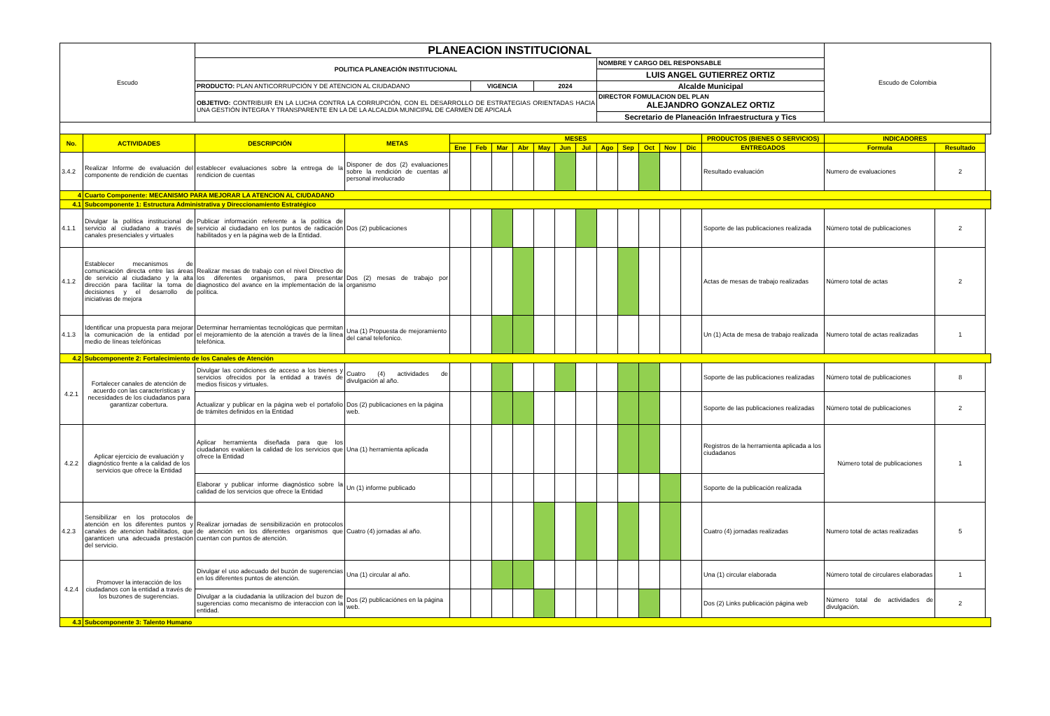| Escudo | | PLANEACION INSTITUCIONAL | | | | | | | | | | | | | | | Escudo de Colombia | |
| | | POLITICA PLANEACIÓN INSTITUCIONAL | | | | | | | | | NOMBRE Y CARGO DEL RESPONSABLE | | | | | | | |
| | | | | | | | | | | | LUIS ANGEL GUTIERREZ ORTIZ | | | | | | | |
| | | PRODUCTO: PLAN ANTICORRUPCIÓN Y DE ATENCION AL CIUDADANO | | | VIGENCIA | | | 2024 | | | Alcalde Municipal | | | | | | | |
| | | OBJETIVO: CONTRIBUIR EN LA LUCHA CONTRA LA CORRUPCIÓN, CON EL DESARROLLO DE ESTRATEGIAS ORIENTADAS HACIA UNA GESTIÓN ÍNTEGRA Y TRANSPARENTE EN LA DE LA ALCALDIA MUNICIPAL DE CARMEN DE APICALÁ | | | | | | | | | DIRECTOR FOMULACION DEL PLAN ALEJANDRO GONZALEZ ORTIZ | | | | | | | |
| | | | | | | | | | | | Secretario de Planeación Infraestructura y Tics | | | | | | | |
| No. | ACTIVIDADES | DESCRIPCIÓN | METAS | MESES | | | | | | | | | | | | PRODUCTOS (BIENES O SERVICIOS) | INDICADORES | |
| | | | | Ene | Feb | Mar | Abr | May | Jun | Jul | Ago | Sep | Oct | Nov | Dic | ENTREGADOS | Formula | Resultado |
| 3.4.2 | Realizar Informe de evaluación del componente de rendición de cuentas | establecer evaluaciones sobre la entrega de la rendicion de cuentas | Disponer de dos (2) evaluaciones sobre la rendición de cuentas al personal involucrado | | | | | | | | | | | | | Resultado evaluación | Numero de evaluaciones | 2 |
| 4 | Cuarto Componente: MECANISMO PARA MEJORAR LA ATENCION AL CIUDADANO | | | | | | | | | | | | | | | | | |
| 4.1 | Subcomponente 1: Estructura Administrativa y Direccionamiento Estratégico | | | | | | | | | | | | | | | | | |
| 4.1.1 | Divulgar la política institucional de servicio al ciudadano a través de canales presenciales y virtuales | Publicar información referente a la política de servicio al ciudadano en los puntos de radicación habilitados y en la página web de la Entidad. | Dos (2) publicaciones | | | | | | | | | | | | | Soporte de las publicaciones realizada | Número total de publicaciones | 2 |
| 4.1.2 | Establecer mecanismos de comunicación directa entre las áreas de servicio al ciudadano y la alta dirección para facilitar la toma de decisiones y el desarrollo de iniciativas de mejora | Realizar mesas de trabajo con el nivel Directivo de los diferentes organismos, para presentar diagnostico del avance en la implementación de la política. | Dos (2) mesas de trabajo por organismo | | | | | | | | | | | | | Actas de mesas de trabajo realizadas | Número total de actas | 2 |
| 4.1.3 | Identificar una propuesta para mejorar la comunicación de la entidad por medio de líneas telefónicas | Determinar herramientas tecnológicas que permitan el mejoramiento de la atención a través de la línea telefónica. | Una (1) Propuesta de mejoramiento del canal telefonico. | | | | | | | | | | | | | Un (1) Acta de mesa de trabajo realizada | Numero total de actas realizadas | 1 |
| 4.2 | Subcomponente 2: Fortalecimiento de los Canales de Atención | | | | | | | | | | | | | | | | | |
| 4.2.1 | Fortalecer canales de atención de acuerdo con las características y necesidades de los ciudadanos para garantizar cobertura. | Divulgar las condiciones de acceso a los bienes y servicios ofrecidos por la entidad a través de medios físicos y virtuales. | Cuatro (4) actividades de divulgación al año. | | | | | | | | | | | | | Soporte de las publicaciones realizadas | Número total de publicaciones | 8 |
| | | Actualizar y publicar en la página web el portafolio de trámites definidos en la Entidad | Dos (2) publicaciones en la página web. | | | | | | | | | | | | | Soporte de las publicaciones realizadas | Número total de publicaciones | 2 |
| 4.2.2 | Aplicar ejercicio de evaluación y diagnóstico frente a la calidad de los servicios que ofrece la Entidad | Aplicar herramienta diseñada para que los ciudadanos evalúen la calidad de los servicios que ofrece la Entidad | Una (1) herramienta aplicada | | | | | | | | | | | | | Registros de la herramienta aplicada a los ciudadanos | Número total de publicaciones | 1 |
| | | Elaborar y publicar informe diagnóstico sobre la calidad de los servicios que ofrece la Entidad | Un (1) informe publicado | | | | | | | | | | | | | Soporte de la publicación realizada | | |
| 4.2.3 | Sensibilizar en los protocolos de atención en los diferentes puntos y canales de atencion habilitados, que garanticen una adecuada prestación del servicio. | Realizar jornadas de sensibilización en protocolos de atención en los diferentes organismos que cuentan con puntos de atención. | Cuatro (4) jornadas al año. | | | | | | | | | | | | | Cuatro (4) jornadas realizadas | Numero total de actas realizadas | 5 |
| 4.2.4 | Promover la interacción de los ciudadanos con la entidad a través de los buzones de sugerencias. | Divulgar el uso adecuado del buzón de sugerencias en los diferentes puntos de atención. | Una (1) circular al año. | | | | | | | | | | | | | Una (1) circular elaborada | Número total de circulares elaboradas | 1 |
| | | Divulgar a la ciudadania la utilizacion del buzon de sugerencias como mecanismo de interaccion con la entidad. | Dos (2) publicaciónes en la página web. | | | | | | | | | | | | | Dos (2) Links publicación página web | Número total de actividades de divulgación. | 2 |
| 4.3 | Subcomponente 3: Talento Humano | | | | | | | | | | | | | | | | | |